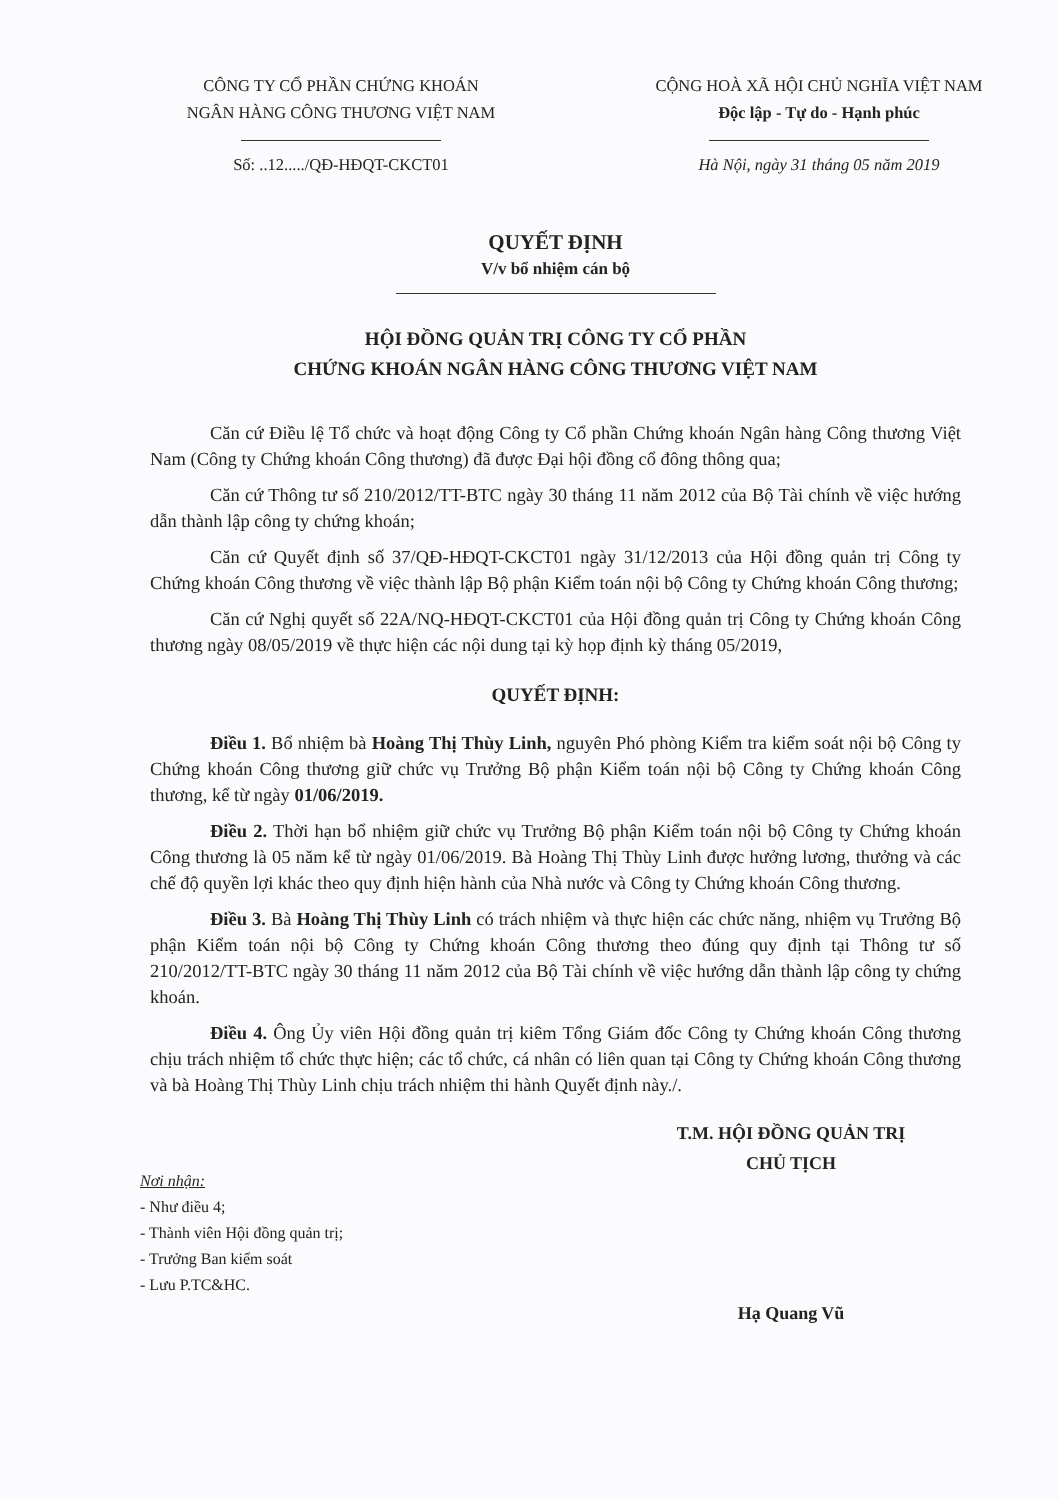CÔNG TY CỔ PHẦN CHỨNG KHOÁN
NGÂN HÀNG CÔNG THƯƠNG VIỆT NAM
Số: ..12...../QĐ-HĐQT-CKCT01
CỘNG HOÀ XÃ HỘI CHỦ NGHĨA VIỆT NAM
Độc lập - Tự do - Hạnh phúc
Hà Nội, ngày 31 tháng 05 năm 2019
QUYẾT ĐỊNH
V/v bổ nhiệm cán bộ
HỘI ĐỒNG QUẢN TRỊ CÔNG TY CỔ PHẦN
CHỨNG KHOÁN NGÂN HÀNG CÔNG THƯƠNG VIỆT NAM
Căn cứ Điều lệ Tổ chức và hoạt động Công ty Cổ phần Chứng khoán Ngân hàng Công thương Việt Nam (Công ty Chứng khoán Công thương) đã được Đại hội đồng cổ đông thông qua;
Căn cứ Thông tư số 210/2012/TT-BTC ngày 30 tháng 11 năm 2012 của Bộ Tài chính về việc hướng dẫn thành lập công ty chứng khoán;
Căn cứ Quyết định số 37/QĐ-HĐQT-CKCT01 ngày 31/12/2013 của Hội đồng quản trị Công ty Chứng khoán Công thương về việc thành lập Bộ phận Kiểm toán nội bộ Công ty Chứng khoán Công thương;
Căn cứ Nghị quyết số 22A/NQ-HĐQT-CKCT01 của Hội đồng quản trị Công ty Chứng khoán Công thương ngày 08/05/2019 về thực hiện các nội dung tại kỳ họp định kỳ tháng 05/2019,
QUYẾT ĐỊNH:
Điều 1. Bổ nhiệm bà Hoàng Thị Thùy Linh, nguyên Phó phòng Kiểm tra kiểm soát nội bộ Công ty Chứng khoán Công thương giữ chức vụ Trưởng Bộ phận Kiểm toán nội bộ Công ty Chứng khoán Công thương, kể từ ngày 01/06/2019.
Điều 2. Thời hạn bổ nhiệm giữ chức vụ Trưởng Bộ phận Kiểm toán nội bộ Công ty Chứng khoán Công thương là 05 năm kể từ ngày 01/06/2019. Bà Hoàng Thị Thùy Linh được hưởng lương, thưởng và các chế độ quyền lợi khác theo quy định hiện hành của Nhà nước và Công ty Chứng khoán Công thương.
Điều 3. Bà Hoàng Thị Thùy Linh có trách nhiệm và thực hiện các chức năng, nhiệm vụ Trưởng Bộ phận Kiểm toán nội bộ Công ty Chứng khoán Công thương theo đúng quy định tại Thông tư số 210/2012/TT-BTC ngày 30 tháng 11 năm 2012 của Bộ Tài chính về việc hướng dẫn thành lập công ty chứng khoán.
Điều 4. Ông Ủy viên Hội đồng quản trị kiêm Tổng Giám đốc Công ty Chứng khoán Công thương chịu trách nhiệm tổ chức thực hiện; các tổ chức, cá nhân có liên quan tại Công ty Chứng khoán Công thương và bà Hoàng Thị Thùy Linh chịu trách nhiệm thi hành Quyết định này./.
Nơi nhận:
- Như điều 4;
- Thành viên Hội đồng quản trị;
- Trưởng Ban kiểm soát
- Lưu P.TC&HC.
T.M. HỘI ĐỒNG QUẢN TRỊ
CHỦ TỊCH
Hạ Quang Vũ